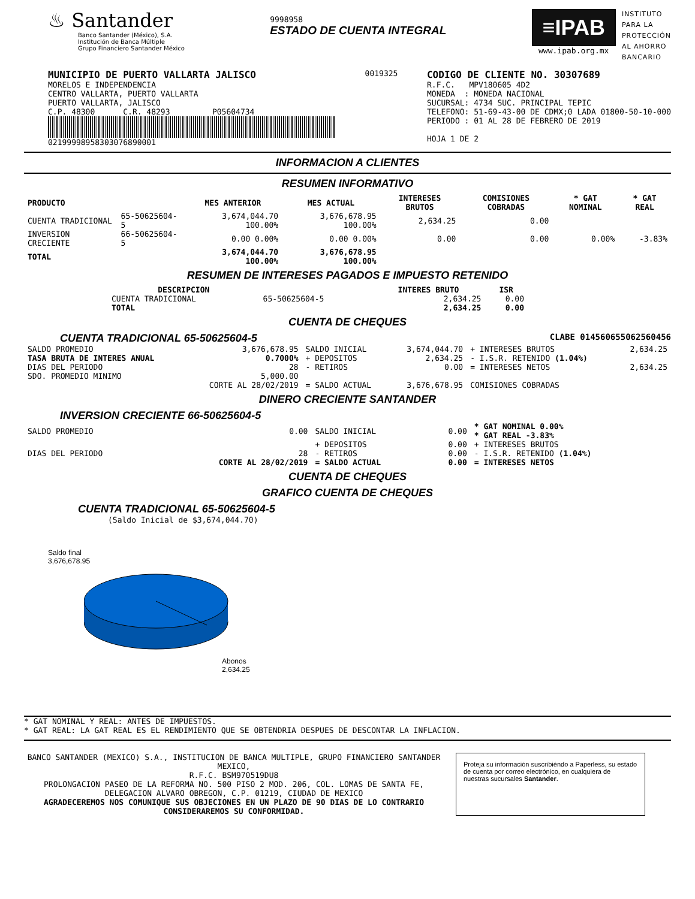♨ Santander
Banco Santander (México), S.A.
Institución de Banca Múltiple
Grupo Financiero Santander México
9998958
ESTADO DE CUENTA INTEGRAL
≡IPAB
www.ipab.org.mx
INSTITUTO
PARA LA
PROTECCIÓN
AL AHORRO
BANCARIO
MUNICIPIO DE PUERTO VALLARTA JALISCO
MORELOS E INDEPENDENCIA
CENTRO VALLARTA, PUERTO VALLARTA
PUERTO VALLARTA, JALISCO
C.P. 48300 C.R. 48293 P05604734
02199998958303076890001
0019325
CODIGO DE CLIENTE NO. 30307689
R.F.C. MPV180605 4D2
MONEDA : MONEDA NACIONAL
SUCURSAL: 4734 SUC. PRINCIPAL TEPIC
TELEFONO: 51-69-43-00 DE CDMX;0 LADA 01800-50-10-000
PERIODO : 01 AL 28 DE FEBRERO DE 2019
HOJA 1 DE 2
INFORMACION A CLIENTES
RESUMEN INFORMATIVO
| PRODUCTO | | MES ANTERIOR | MES ACTUAL | INTERESES BRUTOS | COMISIONES COBRADAS | * GAT NOMINAL | * GAT REAL |
| --- | --- | --- | --- | --- | --- | --- | --- |
| CUENTA TRADICIONAL | 65-50625604-5 | 3,674,044.70 100.00% | 3,676,678.95 100.00% | 2,634.25 | 0.00 | | |
| INVERSION CRECIENTE | 66-50625604-5 | 0.00 0.00% | 0.00 0.00% | 0.00 | 0.00 | 0.00% | -3.83% |
| TOTAL | | 3,674,044.70 100.00% | 3,676,678.95 100.00% | | | | |
RESUMEN DE INTERESES PAGADOS E IMPUESTO RETENIDO
| DESCRIPCION | | INTERES BRUTO | ISR |
| --- | --- | --- | --- |
| CUENTA TRADICIONAL | 65-50625604-5 | 2,634.25 | 0.00 |
| TOTAL | | 2,634.25 | 0.00 |
CUENTA DE CHEQUES
CUENTA TRADICIONAL 65-50625604-5 CLABE 014560655062560456
| SALDO PROMEDIO | 3,676,678.95 | SALDO INICIAL | 3,674,044.70 | + INTERESES BRUTOS | 2,634.25 |
| TASA BRUTA DE INTERES ANUAL | 0.7000% | + DEPOSITOS | 2,634.25 | - I.S.R. RETENIDO (1.04%) | |
| DIAS DEL PERIODO | 28 | - RETIROS | 0.00 | = INTERESES NETOS | 2,634.25 |
| SDO. PROMEDIO MINIMO | 5,000.00 | | | | |
| | CORTE AL 28/02/2019 | = SALDO ACTUAL | 3,676,678.95 | COMISIONES COBRADAS | |
DINERO CRECIENTE SANTANDER
INVERSION CRECIENTE 66-50625604-5
| SALDO PROMEDIO | 0.00 | SALDO INICIAL | 0.00 | * GAT NOMINAL 0.00% * GAT REAL -3.83% |
| | | + DEPOSITOS | 0.00 | + INTERESES BRUTOS |
| DIAS DEL PERIODO | 28 | - RETIROS | 0.00 | - I.S.R. RETENIDO (1.04%) |
| | CORTE AL 28/02/2019 | = SALDO ACTUAL | 0.00 | = INTERESES NETOS |
CUENTA DE CHEQUES
GRAFICO CUENTA DE CHEQUES
CUENTA TRADICIONAL 65-50625604-5
(Saldo Inicial de $3,674,044.70)
Saldo final
3,676,678.95
Abonos
2,634.25
* GAT NOMINAL Y REAL: ANTES DE IMPUESTOS.
* GAT REAL: LA GAT REAL ES EL RENDIMIENTO QUE SE OBTENDRIA DESPUES DE DESCONTAR LA INFLACION.
BANCO SANTANDER (MEXICO) S.A., INSTITUCION DE BANCA MULTIPLE, GRUPO FINANCIERO SANTANDER MEXICO,
R.F.C. BSM970519DU8
PROLONGACION PASEO DE LA REFORMA NO. 500 PISO 2 MOD. 206, COL. LOMAS DE SANTA FE,
DELEGACION ALVARO OBREGON, C.P. 01219, CIUDAD DE MEXICO
AGRADECEREMOS NOS COMUNIQUE SUS OBJECIONES EN UN PLAZO DE 90 DIAS DE LO CONTRARIO CONSIDERAREMOS SU CONFORMIDAD.
Proteja su información suscribiéndo a Paperless, su estado de cuenta por correo electrónico, en cualquiera de nuestras sucursales Santander.